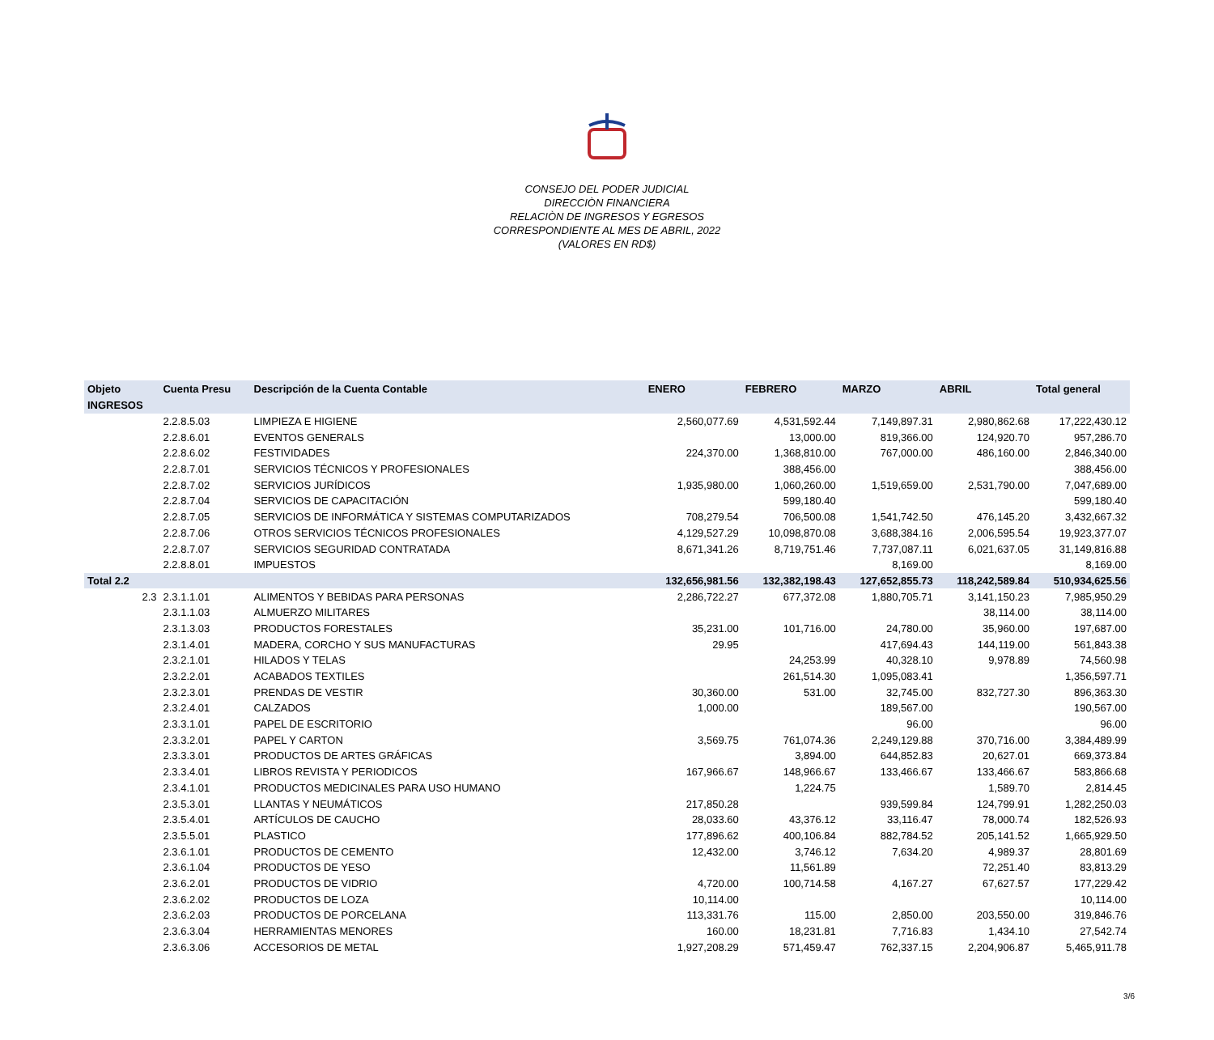CONSEJO DEL PODER JUDICIAL
DIRECCIÒN FINANCIERA
RELACIÒN DE INGRESOS Y EGRESOS
CORRESPONDIENTE AL MES DE ABRIL, 2022
(VALORES EN RD$)
| Objeto | Cuenta Presu | Descripción de la Cuenta Contable | ENERO | FEBRERO | MARZO | ABRIL | Total general |
| --- | --- | --- | --- | --- | --- | --- | --- |
| INGRESOS | | | | | | | |
| | 2.2.8.5.03 | LIMPIEZA E HIGIENE | 2,560,077.69 | 4,531,592.44 | 7,149,897.31 | 2,980,862.68 | 17,222,430.12 |
| | 2.2.8.6.01 | EVENTOS GENERALS | | 13,000.00 | 819,366.00 | 124,920.70 | 957,286.70 |
| | 2.2.8.6.02 | FESTIVIDADES | 224,370.00 | 1,368,810.00 | 767,000.00 | 486,160.00 | 2,846,340.00 |
| | 2.2.8.7.01 | SERVICIOS TÉCNICOS Y PROFESIONALES | | 388,456.00 | | | 388,456.00 |
| | 2.2.8.7.02 | SERVICIOS JURÍDICOS | 1,935,980.00 | 1,060,260.00 | 1,519,659.00 | 2,531,790.00 | 7,047,689.00 |
| | 2.2.8.7.04 | SERVICIOS DE CAPACITACIÓN | | 599,180.40 | | | 599,180.40 |
| | 2.2.8.7.05 | SERVICIOS DE INFORMÁTICA Y SISTEMAS COMPUTARIZADOS | 708,279.54 | 706,500.08 | 1,541,742.50 | 476,145.20 | 3,432,667.32 |
| | 2.2.8.7.06 | OTROS SERVICIOS TÉCNICOS PROFESIONALES | 4,129,527.29 | 10,098,870.08 | 3,688,384.16 | 2,006,595.54 | 19,923,377.07 |
| | 2.2.8.7.07 | SERVICIOS SEGURIDAD CONTRATADA | 8,671,341.26 | 8,719,751.46 | 7,737,087.11 | 6,021,637.05 | 31,149,816.88 |
| | 2.2.8.8.01 | IMPUESTOS | | | 8,169.00 | | 8,169.00 |
| Total 2.2 | | | 132,656,981.56 | 132,382,198.43 | 127,652,855.73 | 118,242,589.84 | 510,934,625.56 |
| 2.3 | 2.3.1.1.01 | ALIMENTOS Y BEBIDAS PARA PERSONAS | 2,286,722.27 | 677,372.08 | 1,880,705.71 | 3,141,150.23 | 7,985,950.29 |
| | 2.3.1.1.03 | ALMUERZO MILITARES | | | | 38,114.00 | 38,114.00 |
| | 2.3.1.3.03 | PRODUCTOS FORESTALES | 35,231.00 | 101,716.00 | 24,780.00 | 35,960.00 | 197,687.00 |
| | 2.3.1.4.01 | MADERA, CORCHO Y SUS MANUFACTURAS | 29.95 | | 417,694.43 | 144,119.00 | 561,843.38 |
| | 2.3.2.1.01 | HILADOS Y TELAS | | 24,253.99 | 40,328.10 | 9,978.89 | 74,560.98 |
| | 2.3.2.2.01 | ACABADOS TEXTILES | | 261,514.30 | 1,095,083.41 | | 1,356,597.71 |
| | 2.3.2.3.01 | PRENDAS DE VESTIR | 30,360.00 | 531.00 | 32,745.00 | 832,727.30 | 896,363.30 |
| | 2.3.2.4.01 | CALZADOS | 1,000.00 | | 189,567.00 | | 190,567.00 |
| | 2.3.3.1.01 | PAPEL DE ESCRITORIO | | | 96.00 | | 96.00 |
| | 2.3.3.2.01 | PAPEL Y CARTON | 3,569.75 | 761,074.36 | 2,249,129.88 | 370,716.00 | 3,384,489.99 |
| | 2.3.3.3.01 | PRODUCTOS DE ARTES GRÁFICAS | | 3,894.00 | 644,852.83 | 20,627.01 | 669,373.84 |
| | 2.3.3.4.01 | LIBROS REVISTA Y PERIODICOS | 167,966.67 | 148,966.67 | 133,466.67 | 133,466.67 | 583,866.68 |
| | 2.3.4.1.01 | PRODUCTOS MEDICINALES PARA USO HUMANO | | 1,224.75 | | 1,589.70 | 2,814.45 |
| | 2.3.5.3.01 | LLANTAS Y NEUMÁTICOS | 217,850.28 | | 939,599.84 | 124,799.91 | 1,282,250.03 |
| | 2.3.5.4.01 | ARTÍCULOS DE CAUCHO | 28,033.60 | 43,376.12 | 33,116.47 | 78,000.74 | 182,526.93 |
| | 2.3.5.5.01 | PLASTICO | 177,896.62 | 400,106.84 | 882,784.52 | 205,141.52 | 1,665,929.50 |
| | 2.3.6.1.01 | PRODUCTOS DE CEMENTO | 12,432.00 | 3,746.12 | 7,634.20 | 4,989.37 | 28,801.69 |
| | 2.3.6.1.04 | PRODUCTOS DE YESO | | 11,561.89 | | 72,251.40 | 83,813.29 |
| | 2.3.6.2.01 | PRODUCTOS DE VIDRIO | 4,720.00 | 100,714.58 | 4,167.27 | 67,627.57 | 177,229.42 |
| | 2.3.6.2.02 | PRODUCTOS DE LOZA | 10,114.00 | | | | 10,114.00 |
| | 2.3.6.2.03 | PRODUCTOS DE PORCELANA | 113,331.76 | 115.00 | 2,850.00 | 203,550.00 | 319,846.76 |
| | 2.3.6.3.04 | HERRAMIENTAS MENORES | 160.00 | 18,231.81 | 7,716.83 | 1,434.10 | 27,542.74 |
| | 2.3.6.3.06 | ACCESORIOS DE METAL | 1,927,208.29 | 571,459.47 | 762,337.15 | 2,204,906.87 | 5,465,911.78 |
3/6